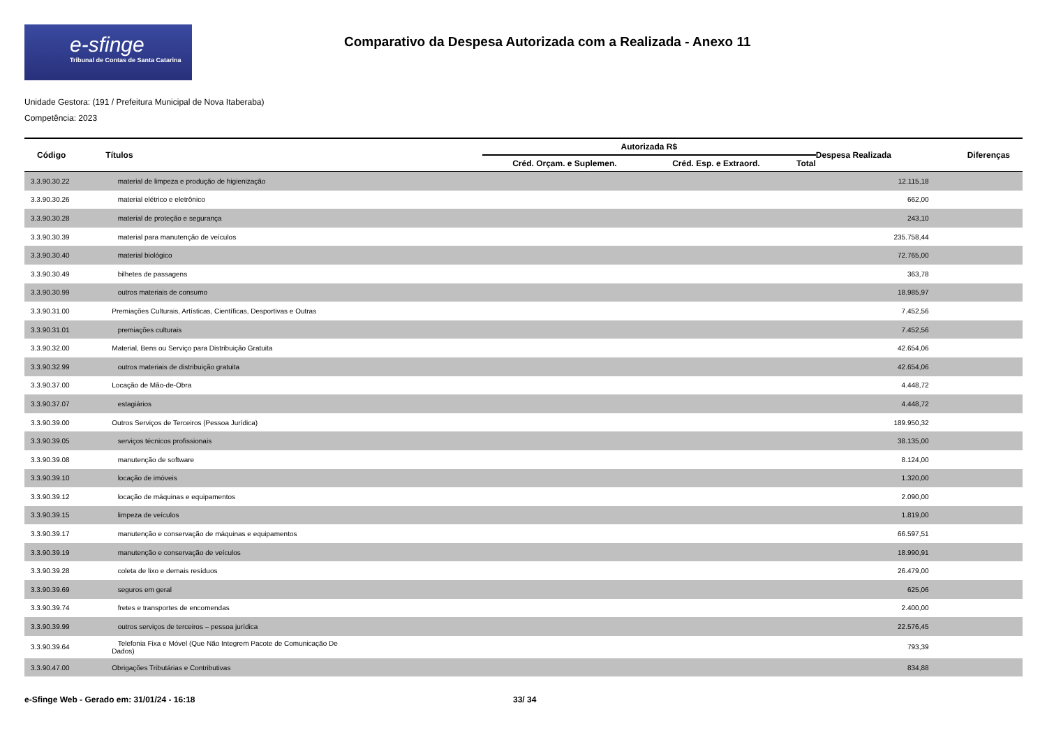e-sfinge
Tribunal de Contas de Santa Catarina
Comparativo da Despesa Autorizada com a Realizada - Anexo 11
Unidade Gestora: (191 / Prefeitura Municipal de Nova Itaberaba)
Competência: 2023
| Código | Títulos | Autorizada R$ | | | Despesa Realizada | Diferenças |
| --- | --- | --- | --- | --- | --- | --- |
| | | Créd. Orçam. e Suplemen. | Créd. Esp. e Extraord. | Total | | |
| 3.3.90.30.22 | material de limpeza e produção de higienização | | | | 12.115,18 | |
| 3.3.90.30.26 | material elétrico e eletrônico | | | | 662,00 | |
| 3.3.90.30.28 | material de proteção e segurança | | | | 243,10 | |
| 3.3.90.30.39 | material para manutenção de veículos | | | | 235.758,44 | |
| 3.3.90.30.40 | material biológico | | | | 72.765,00 | |
| 3.3.90.30.49 | bilhetes de passagens | | | | 363,78 | |
| 3.3.90.30.99 | outros materiais de consumo | | | | 18.985,97 | |
| 3.3.90.31.00 | Premiações Culturais, Artísticas, Científicas, Desportivas e Outras | | | | 7.452,56 | |
| 3.3.90.31.01 | premiações culturais | | | | 7.452,56 | |
| 3.3.90.32.00 | Material, Bens ou Serviço para Distribuição Gratuita | | | | 42.654,06 | |
| 3.3.90.32.99 | outros materiais de distribuição gratuita | | | | 42.654,06 | |
| 3.3.90.37.00 | Locação de Mão-de-Obra | | | | 4.448,72 | |
| 3.3.90.37.07 | estagiários | | | | 4.448,72 | |
| 3.3.90.39.00 | Outros Serviços de Terceiros (Pessoa Jurídica) | | | | 189.950,32 | |
| 3.3.90.39.05 | serviços técnicos profissionais | | | | 38.135,00 | |
| 3.3.90.39.08 | manutenção de software | | | | 8.124,00 | |
| 3.3.90.39.10 | locação de imóveis | | | | 1.320,00 | |
| 3.3.90.39.12 | locação de máquinas e equipamentos | | | | 2.090,00 | |
| 3.3.90.39.15 | limpeza de veículos | | | | 1.819,00 | |
| 3.3.90.39.17 | manutenção e conservação de máquinas e equipamentos | | | | 66.597,51 | |
| 3.3.90.39.19 | manutenção e conservação de veículos | | | | 18.990,91 | |
| 3.3.90.39.28 | coleta de lixo e demais resíduos | | | | 26.479,00 | |
| 3.3.90.39.69 | seguros em geral | | | | 625,06 | |
| 3.3.90.39.74 | fretes e transportes de encomendas | | | | 2.400,00 | |
| 3.3.90.39.99 | outros serviços de terceiros – pessoa jurídica | | | | 22.576,45 | |
| 3.3.90.39.64 | Telefonia Fixa e Móvel (Que Não Integrem Pacote de Comunicação De Dados) | | | | 793,39 | |
| 3.3.90.47.00 | Obrigações Tributárias e Contributivas | | | | 834,88 | |
e-Sfinge Web - Gerado em: 31/01/24 - 16:18 33/ 34